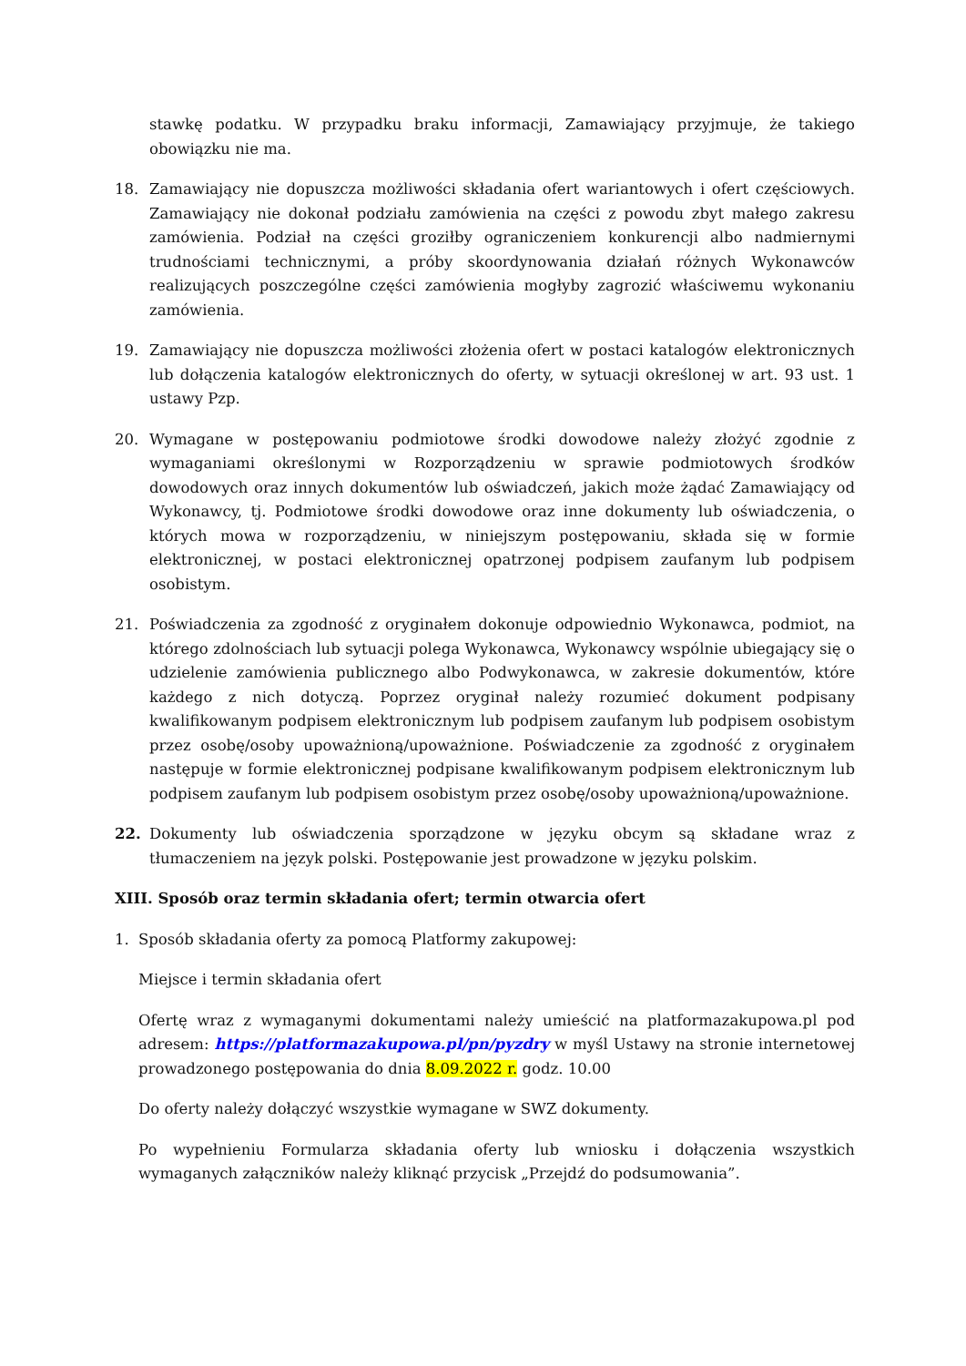stawkę podatku. W przypadku braku informacji, Zamawiający przyjmuje, że takiego obowiązku nie ma.
18. Zamawiający nie dopuszcza możliwości składania ofert wariantowych i ofert częściowych. Zamawiający nie dokonał podziału zamówienia na części z powodu zbyt małego zakresu zamówienia. Podział na części groziłby ograniczeniem konkurencji albo nadmiernymi trudnościami technicznymi, a próby skoordynowania działań różnych Wykonawców realizujących poszczególne części zamówienia mogłyby zagrozić właściwemu wykonaniu zamówienia.
19. Zamawiający nie dopuszcza możliwości złożenia ofert w postaci katalogów elektronicznych lub dołączenia katalogów elektronicznych do oferty, w sytuacji określonej w art. 93 ust. 1 ustawy Pzp.
20. Wymagane w postępowaniu podmiotowe środki dowodowe należy złożyć zgodnie z wymaganiami określonymi w Rozporządzeniu w sprawie podmiotowych środków dowodowych oraz innych dokumentów lub oświadczeń, jakich może żądać Zamawiający od Wykonawcy, tj. Podmiotowe środki dowodowe oraz inne dokumenty lub oświadczenia, o których mowa w rozporządzeniu, w niniejszym postępowaniu, składa się w formie elektronicznej, w postaci elektronicznej opatrzonej podpisem zaufanym lub podpisem osobistym.
21. Poświadczenia za zgodność z oryginałem dokonuje odpowiednio Wykonawca, podmiot, na którego zdolnościach lub sytuacji polega Wykonawca, Wykonawcy wspólnie ubiegający się o udzielenie zamówienia publicznego albo Podwykonawca, w zakresie dokumentów, które każdego z nich dotyczą. Poprzez oryginał należy rozumieć dokument podpisany kwalifikowanym podpisem elektronicznym lub podpisem zaufanym lub podpisem osobistym przez osobę/osoby upoważnioną/upoważnione. Poświadczenie za zgodność z oryginałem następuje w formie elektronicznej podpisane kwalifikowanym podpisem elektronicznym lub podpisem zaufanym lub podpisem osobistym przez osobę/osoby upoważnioną/upoważnione.
22. Dokumenty lub oświadczenia sporządzone w języku obcym są składane wraz z tłumaczeniem na język polski. Postępowanie jest prowadzone w języku polskim.
XIII. Sposób oraz termin składania ofert; termin otwarcia ofert
1. Sposób składania oferty za pomocą Platformy zakupowej:
Miejsce i termin składania ofert
Ofertę wraz z wymaganymi dokumentami należy umieścić na platformazakupowa.pl pod adresem: https://platformazakupowa.pl/pn/pyzdry w myśl Ustawy na stronie internetowej prowadzonego postępowania do dnia 8.09.2022 r. godz. 10.00
Do oferty należy dołączyć wszystkie wymagane w SWZ dokumenty.
Po wypełnieniu Formularza składania oferty lub wniosku i dołączenia wszystkich wymaganych załączników należy kliknąć przycisk „Przejdź do podsumowania”.